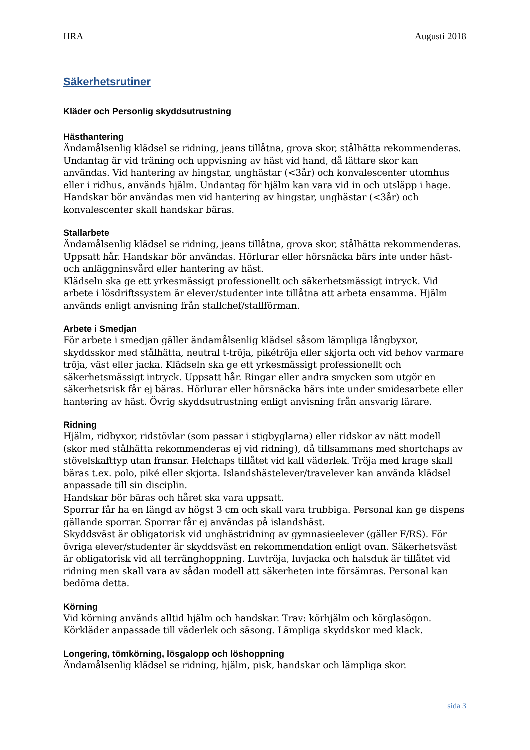HRA Augusti 2018
Säkerhetsrutiner
Kläder och Personlig skyddsutrustning
Hästhantering
Ändamålsenlig klädsel se ridning, jeans tillåtna, grova skor, stålhätta rekommenderas. Undantag är vid träning och uppvisning av häst vid hand, då lättare skor kan användas. Vid hantering av hingstar, unghästar (<3år) och konvalescenter utomhus eller i ridhus, används hjälm. Undantag för hjälm kan vara vid in och utsläpp i hage. Handskar bör användas men vid hantering av hingstar, unghästar (<3år) och konvalescenter skall handskar bäras.
Stallarbete
Ändamålsenlig klädsel se ridning, jeans tillåtna, grova skor, stålhätta rekommenderas. Uppsatt hår. Handskar bör användas. Hörlurar eller hörsnäcka bärs inte under häst- och anläggninsvård eller hantering av häst.
Klädseln ska ge ett yrkesmässigt professionellt och säkerhetsmässigt intryck. Vid arbete i lösdriftssystem är elever/studenter inte tillåtna att arbeta ensamma. Hjälm används enligt anvisning från stallchef/stallförman.
Arbete i Smedjan
För arbete i smedjan gäller ändamålsenlig klädsel såsom lämpliga långbyxor, skyddsskor med stålhätta, neutral t-tröja, pikétröja eller skjorta och vid behov varmare tröja, väst eller jacka. Klädseln ska ge ett yrkesmässigt professionellt och säkerhetsmässigt intryck. Uppsatt hår. Ringar eller andra smycken som utgör en säkerhetsrisk får ej bäras. Hörlurar eller hörsnäcka bärs inte under smidesarbete eller hantering av häst. Övrig skyddsutrustning enligt anvisning från ansvarig lärare.
Ridning
Hjälm, ridbyxor, ridstövlar (som passar i stigbyglarna) eller ridskor av nätt modell (skor med stålhätta rekommenderas ej vid ridning), då tillsammans med shortchaps av stövelskafttyp utan fransar. Helchaps tillåtet vid kall väderlek. Tröja med krage skall bäras t.ex. polo, piké eller skjorta. Islandshästelever/travelever kan använda klädsel anpassade till sin disciplin.
Handskar bör bäras och håret ska vara uppsatt.
Sporrar får ha en längd av högst 3 cm och skall vara trubbiga. Personal kan ge dispens gällande sporrar. Sporrar får ej användas på islandshäst.
Skyddsväst är obligatorisk vid unghästridning av gymnasieelever (gäller F/RS). För övriga elever/studenter är skyddsväst en rekommendation enligt ovan. Säkerhetsväst är obligatorisk vid all terränghoppning. Luvtröja, luvjacka och halsduk är tillåtet vid ridning men skall vara av sådan modell att säkerheten inte försämras. Personal kan bedöma detta.
Körning
Vid körning används alltid hjälm och handskar. Trav: körhjälm och körglasögon. Körkläder anpassade till väderlek och säsong. Lämpliga skyddskor med klack.
Longering, tömkörning, lösgalopp och löshoppning
Ändamålsenlig klädsel se ridning, hjälm, pisk, handskar och lämpliga skor.
sida 3